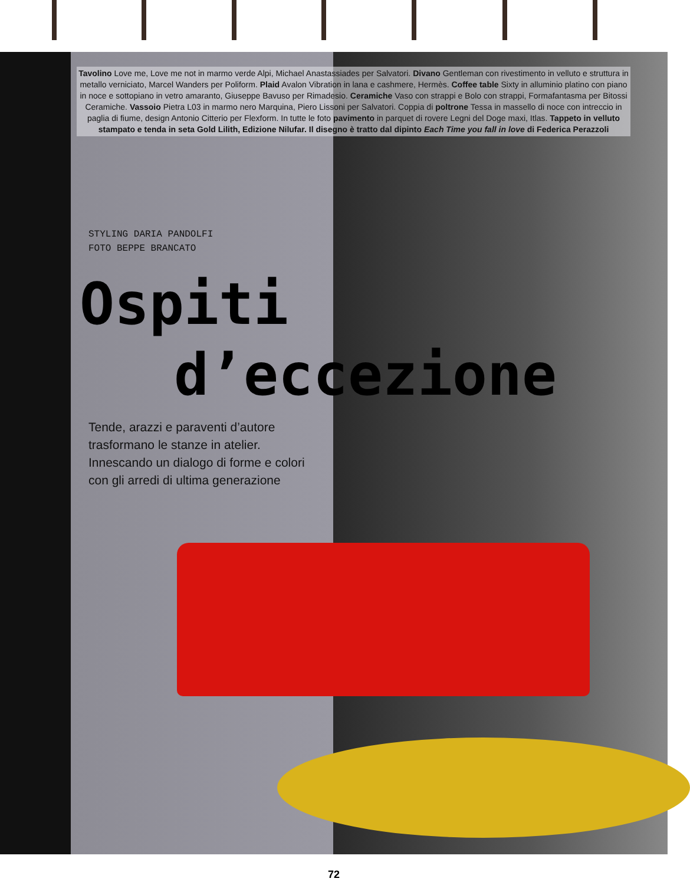Tavolino Love me, Love me not in marmo verde Alpi, Michael Anastassiades per Salvatori. Divano Gentleman con rivestimento in velluto e struttura in metallo verniciato, Marcel Wanders per Poliform. Plaid Avalon Vibration in lana e cashmere, Hermès. Coffee table Sixty in alluminio platino con piano in noce e sottopiano in vetro amaranto, Giuseppe Bavuso per Rimadesio. Ceramiche Vaso con strappi e Bolo con strappi, Formafantasma per Bitossi Ceramiche. Vassoio Pietra L03 in marmo nero Marquina, Piero Lissoni per Salvatori. Coppia di poltrone Tessa in massello di noce con intreccio in paglia di fiume, design Antonio Citterio per Flexform. In tutte le foto pavimento in parquet di rovere Legni del Doge maxi, Itlas. Tappeto in velluto stampato e tenda in seta Gold Lilith, Edizione Nilufar. Il disegno è tratto dal dipinto Each Time you fall in love di Federica Perazzoli
STYLING DARIA PANDOLFI
FOTO BEPPE BRANCATO
Ospiti
d’eccezione
Tende, arazzi e paraventi d’autore trasformano le stanze in atelier. Innescando un dialogo di forme e colori con gli arredi di ultima generazione
72